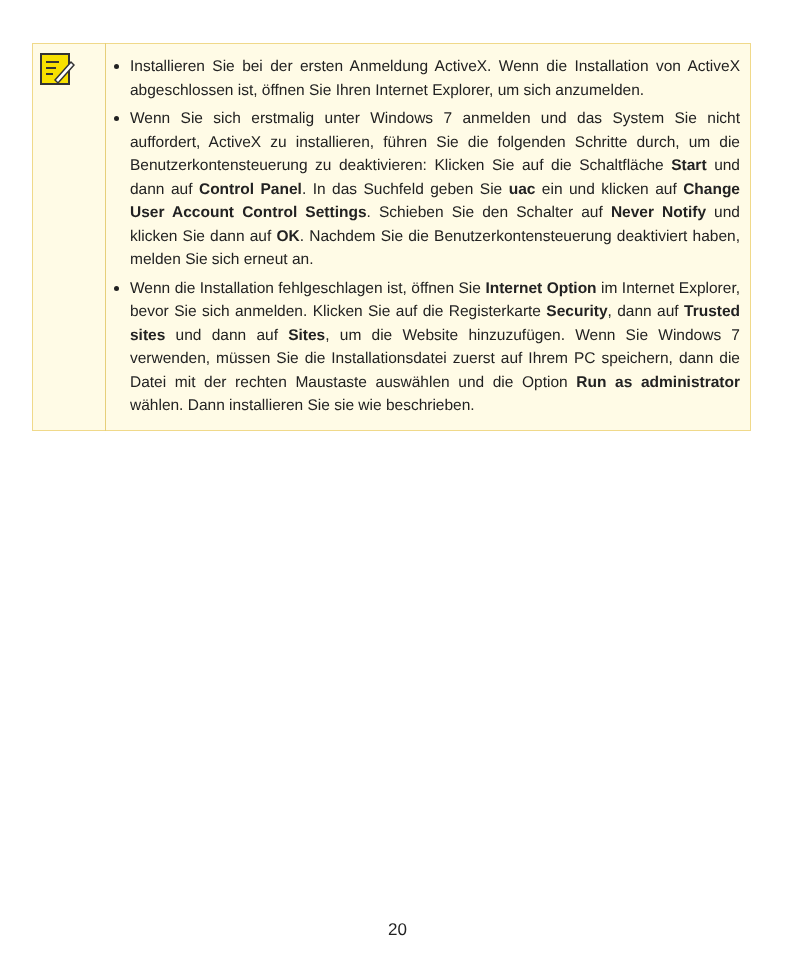| | Installieren Sie bei der ersten Anmeldung ActiveX. Wenn die Installation von ActiveX abgeschlossen ist, öffnen Sie Ihren Internet Explorer, um sich anzumelden. Wenn Sie sich erstmalig unter Windows 7 anmelden und das System Sie nicht auffordert, ActiveX zu installieren, führen Sie die folgenden Schritte durch, um die Benutzerkontensteuerung zu deaktivieren: Klicken Sie auf die Schaltfläche Start und dann auf Control Panel . In das Suchfeld geben Sie uac ein und klicken auf Change User Account Control Settings . Schieben Sie den Schalter auf Never Notify und klicken Sie dann auf OK . Nachdem Sie die Benutzerkontensteuerung deaktiviert haben, melden Sie sich erneut an. Wenn die Installation fehlgeschlagen ist, öffnen Sie Internet Option im Internet Explorer, bevor Sie sich anmelden. Klicken Sie auf die Registerkarte Security , dann auf Trusted sites und dann auf Sites , um die Website hinzuzufügen. Wenn Sie Windows 7 verwenden, müssen Sie die Installationsdatei zuerst auf Ihrem PC speichern, dann die Datei mit der rechten Maustaste auswählen und die Option Run as administrator wählen. Dann installieren Sie sie wie beschrieben. |
20